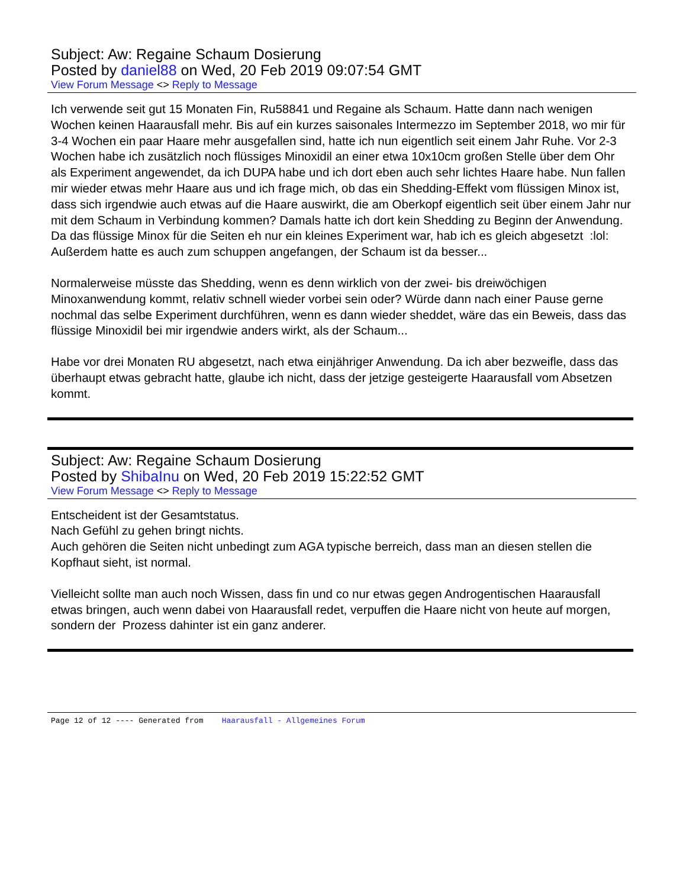Subject: Aw: Regaine Schaum Dosierung
Posted by daniel88 on Wed, 20 Feb 2019 09:07:54 GMT
View Forum Message <> Reply to Message
Ich verwende seit gut 15 Monaten Fin, Ru58841 und Regaine als Schaum. Hatte dann nach wenigen Wochen keinen Haarausfall mehr. Bis auf ein kurzes saisonales Intermezzo im September 2018, wo mir für 3-4 Wochen ein paar Haare mehr ausgefallen sind, hatte ich nun eigentlich seit einem Jahr Ruhe. Vor 2-3 Wochen habe ich zusätzlich noch flüssiges Minoxidil an einer etwa 10x10cm großen Stelle über dem Ohr als Experiment angewendet, da ich DUPA habe und ich dort eben auch sehr lichtes Haare habe. Nun fallen mir wieder etwas mehr Haare aus und ich frage mich, ob das ein Shedding-Effekt vom flüssigen Minox ist, dass sich irgendwie auch etwas auf die Haare auswirkt, die am Oberkopf eigentlich seit über einem Jahr nur mit dem Schaum in Verbindung kommen? Damals hatte ich dort kein Shedding zu Beginn der Anwendung. Da das flüssige Minox für die Seiten eh nur ein kleines Experiment war, hab ich es gleich abgesetzt :lol: Außerdem hatte es auch zum schuppen angefangen, der Schaum ist da besser...
Normalerweise müsste das Shedding, wenn es denn wirklich von der zwei- bis dreiwöchigen Minoxanwendung kommt, relativ schnell wieder vorbei sein oder? Würde dann nach einer Pause gerne nochmal das selbe Experiment durchführen, wenn es dann wieder sheddet, wäre das ein Beweis, dass das flüssige Minoxidil bei mir irgendwie anders wirkt, als der Schaum...
Habe vor drei Monaten RU abgesetzt, nach etwa einjähriger Anwendung. Da ich aber bezweifle, dass das überhaupt etwas gebracht hatte, glaube ich nicht, dass der jetzige gesteigerte Haarausfall vom Absetzen kommt.
Subject: Aw: Regaine Schaum Dosierung
Posted by ShibaInu on Wed, 20 Feb 2019 15:22:52 GMT
View Forum Message <> Reply to Message
Entscheident ist der Gesamtstatus.
Nach Gefühl zu gehen bringt nichts.
Auch gehören die Seiten nicht unbedingt zum AGA typische berreich, dass man an diesen stellen die Kopfhaut sieht, ist normal.
Vielleicht sollte man auch noch Wissen, dass fin und co nur etwas gegen Androgentischen Haarausfall etwas bringen, auch wenn dabei von Haarausfall redet, verpuffen die Haare nicht von heute auf morgen, sondern der Prozess dahinter ist ein ganz anderer.
Page 12 of 12 ---- Generated from Haarausfall - Allgemeines Forum